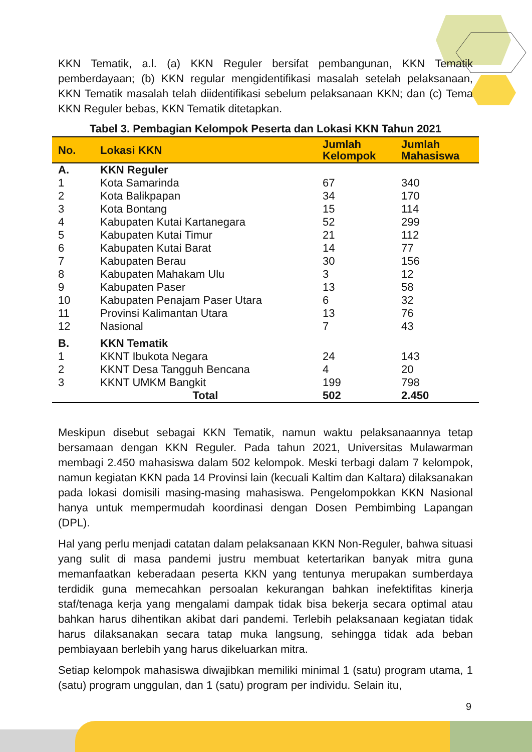KKN Tematik, a.l. (a) KKN Reguler bersifat pembangunan, KKN Tematik pemberdayaan; (b) KKN regular mengidentifikasi masalah setelah pelaksanaan, KKN Tematik masalah telah diidentifikasi sebelum pelaksanaan KKN; dan (c) Tema KKN Reguler bebas, KKN Tematik ditetapkan.
Tabel 3. Pembagian Kelompok Peserta dan Lokasi KKN Tahun 2021
| No. | Lokasi KKN | Jumlah Kelompok | Jumlah Mahasiswa |
| --- | --- | --- | --- |
| A. | KKN Reguler | | |
| 1 | Kota Samarinda | 67 | 340 |
| 2 | Kota Balikpapan | 34 | 170 |
| 3 | Kota Bontang | 15 | 114 |
| 4 | Kabupaten Kutai Kartanegara | 52 | 299 |
| 5 | Kabupaten Kutai Timur | 21 | 112 |
| 6 | Kabupaten Kutai Barat | 14 | 77 |
| 7 | Kabupaten Berau | 30 | 156 |
| 8 | Kabupaten Mahakam Ulu | 3 | 12 |
| 9 | Kabupaten Paser | 13 | 58 |
| 10 | Kabupaten Penajam Paser Utara | 6 | 32 |
| 11 | Provinsi Kalimantan Utara | 13 | 76 |
| 12 | Nasional | 7 | 43 |
| B. | KKN Tematik | | |
| 1 | KKNT Ibukota Negara | 24 | 143 |
| 2 | KKNT Desa Tangguh Bencana | 4 | 20 |
| 3 | KKNT UMKM Bangkit | 199 | 798 |
| | Total | 502 | 2.450 |
Meskipun disebut sebagai KKN Tematik, namun waktu pelaksanaannya tetap bersamaan dengan KKN Reguler. Pada tahun 2021, Universitas Mulawarman membagi 2.450 mahasiswa dalam 502 kelompok. Meski terbagi dalam 7 kelompok, namun kegiatan KKN pada 14 Provinsi lain (kecuali Kaltim dan Kaltara) dilaksanakan pada lokasi domisili masing-masing mahasiswa. Pengelompokkan KKN Nasional hanya untuk mempermudah koordinasi dengan Dosen Pembimbing Lapangan (DPL).
Hal yang perlu menjadi catatan dalam pelaksanaan KKN Non-Reguler, bahwa situasi yang sulit di masa pandemi justru membuat ketertarikan banyak mitra guna memanfaatkan keberadaan peserta KKN yang tentunya merupakan sumberdaya terdidik guna memecahkan persoalan kekurangan bahkan inefektifitas kinerja staf/tenaga kerja yang mengalami dampak tidak bisa bekerja secara optimal atau bahkan harus dihentikan akibat dari pandemi. Terlebih pelaksanaan kegiatan tidak harus dilaksanakan secara tatap muka langsung, sehingga tidak ada beban pembiayaan berlebih yang harus dikeluarkan mitra.
Setiap kelompok mahasiswa diwajibkan memiliki minimal 1 (satu) program utama, 1 (satu) program unggulan, dan 1 (satu) program per individu. Selain itu,
9